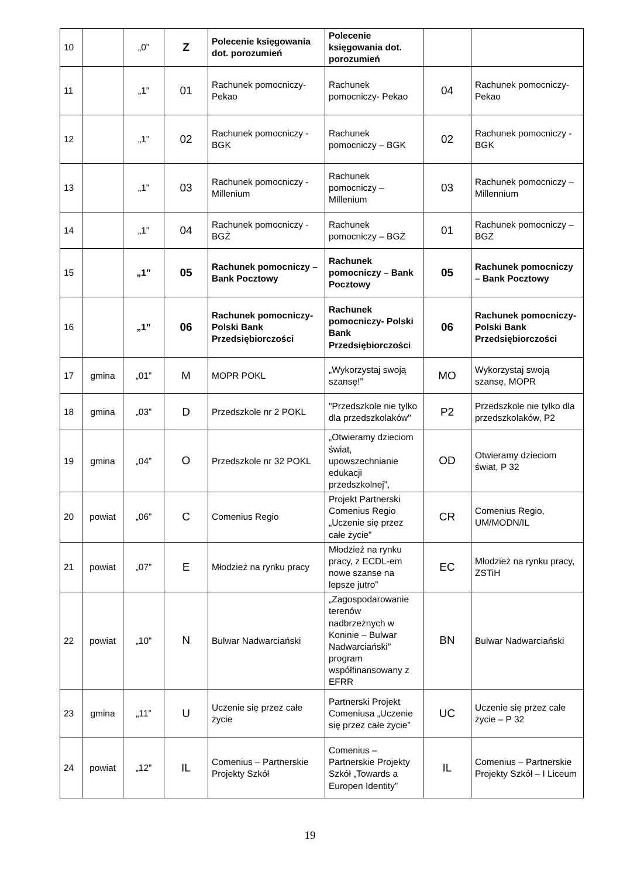| 10 | | „0” | Z | Polecenie księgowania dot. porozumień | Polecenie księgowania dot. porozumień | | |
| 11 | | „1” | 01 | Rachunek pomocniczy- Pekao | Rachunek pomocniczy- Pekao | 04 | Rachunek pomocniczy- Pekao |
| 12 | | „1” | 02 | Rachunek pomocniczy - BGK | Rachunek pomocniczy – BGK | 02 | Rachunek pomocniczy - BGK |
| 13 | | „1” | 03 | Rachunek pomocniczy - Millenium | Rachunek pomocniczy – Millenium | 03 | Rachunek pomocniczy – Millennium |
| 14 | | „1” | 04 | Rachunek pomocniczy - BGŻ | Rachunek pomocniczy – BGŻ | 01 | Rachunek pomocniczy – BGŻ |
| 15 | | „1” | 05 | Rachunek pomocniczy – Bank Pocztowy | Rachunek pomocniczy – Bank Pocztowy | 05 | Rachunek pomocniczy – Bank Pocztowy |
| 16 | | „1” | 06 | Rachunek pomocniczy- Polski Bank Przedsiębiorczości | Rachunek pomocniczy- Polski Bank Przedsiębiorczości | 06 | Rachunek pomocniczy- Polski Bank Przedsiębiorczości |
| 17 | gmina | „01” | M | MOPR POKL | „Wykorzystaj swoją szansę!” | MO | Wykorzystaj swoją szansę, MOPR |
| 18 | gmina | „03” | D | Przedszkole nr 2 POKL | "Przedszkole nie tylko dla przedszkolaków" | P2 | Przedszkole nie tylko dla przedszkolaków, P2 |
| 19 | gmina | „04” | O | Przedszkole nr 32 POKL | „Otwieramy dzieciom świat, upowszechnianie edukacji przedszkolnej”, | OD | Otwieramy dzieciom świat, P 32 |
| 20 | powiat | „06” | C | Comenius Regio | Projekt Partnerski Comenius Regio „Uczenie się przez całe życie” | CR | Comenius Regio, UM/MODN/IL |
| 21 | powiat | „07” | E | Młodzież na rynku pracy | Młodzież na rynku pracy, z ECDL-em nowe szanse na lepsze jutro” | EC | Młodzież na rynku pracy, ZSTiH |
| 22 | powiat | „10” | N | Bulwar Nadwarciański | „Zagospodarowanie terenów nadbrzeżnych w Koninie – Bulwar Nadwarciański" program współfinansowany z EFRR | BN | Bulwar Nadwarciański |
| 23 | gmina | „11” | U | Uczenie się przez całe życie | Partnerski Projekt Comeniusa „Uczenie się przez całe życie” | UC | Uczenie się przez całe życie – P 32 |
| 24 | powiat | „12” | IL | Comenius – Partnerskie Projekty Szkół | Comenius – Partnerskie Projekty Szkół „Towards a Europen Identity” | IL | Comenius – Partnerskie Projekty Szkół – I Liceum |
19